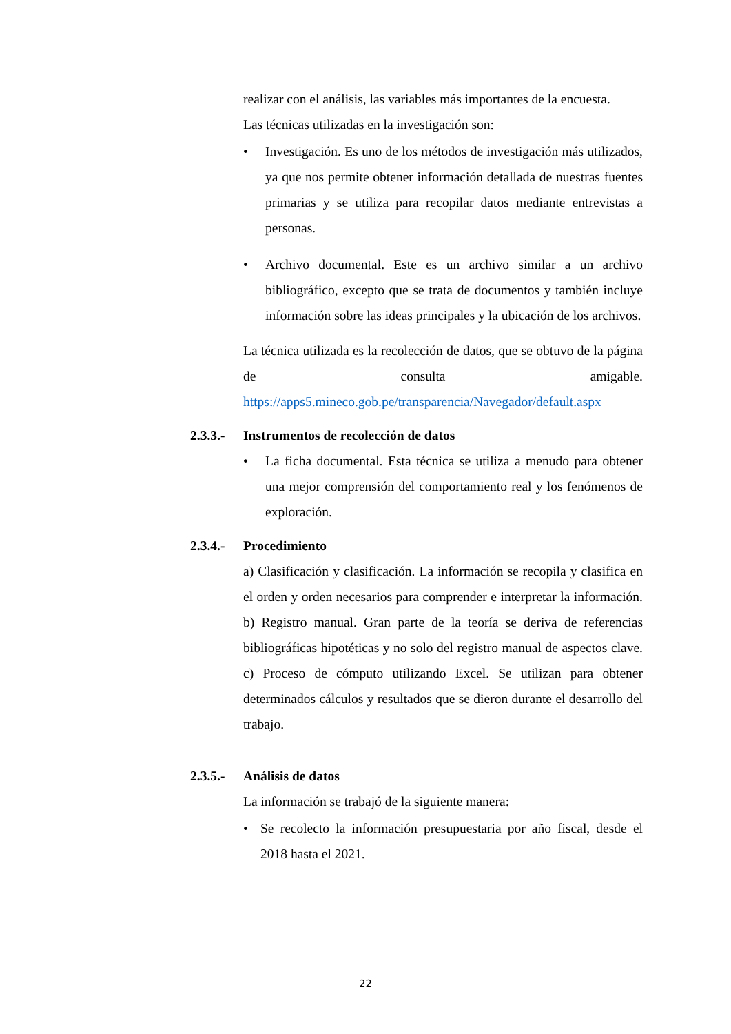realizar con el análisis, las variables más importantes de la encuesta.
Las técnicas utilizadas en la investigación son:
• Investigación. Es uno de los métodos de investigación más utilizados, ya que nos permite obtener información detallada de nuestras fuentes primarias y se utiliza para recopilar datos mediante entrevistas a personas.
• Archivo documental. Este es un archivo similar a un archivo bibliográfico, excepto que se trata de documentos y también incluye información sobre las ideas principales y la ubicación de los archivos.
La técnica utilizada es la recolección de datos, que se obtuvo de la página de consulta amigable.
https://apps5.mineco.gob.pe/transparencia/Navegador/default.aspx
2.3.3.- Instrumentos de recolección de datos
• La ficha documental. Esta técnica se utiliza a menudo para obtener una mejor comprensión del comportamiento real y los fenómenos de exploración.
2.3.4.- Procedimiento
a) Clasificación y clasificación. La información se recopila y clasifica en el orden y orden necesarios para comprender e interpretar la información. b) Registro manual. Gran parte de la teoría se deriva de referencias bibliográficas hipotéticas y no solo del registro manual de aspectos clave. c) Proceso de cómputo utilizando Excel. Se utilizan para obtener determinados cálculos y resultados que se dieron durante el desarrollo del trabajo.
2.3.5.- Análisis de datos
La información se trabajó de la siguiente manera:
• Se recolecto la información presupuestaria por año fiscal, desde el 2018 hasta el 2021.
22